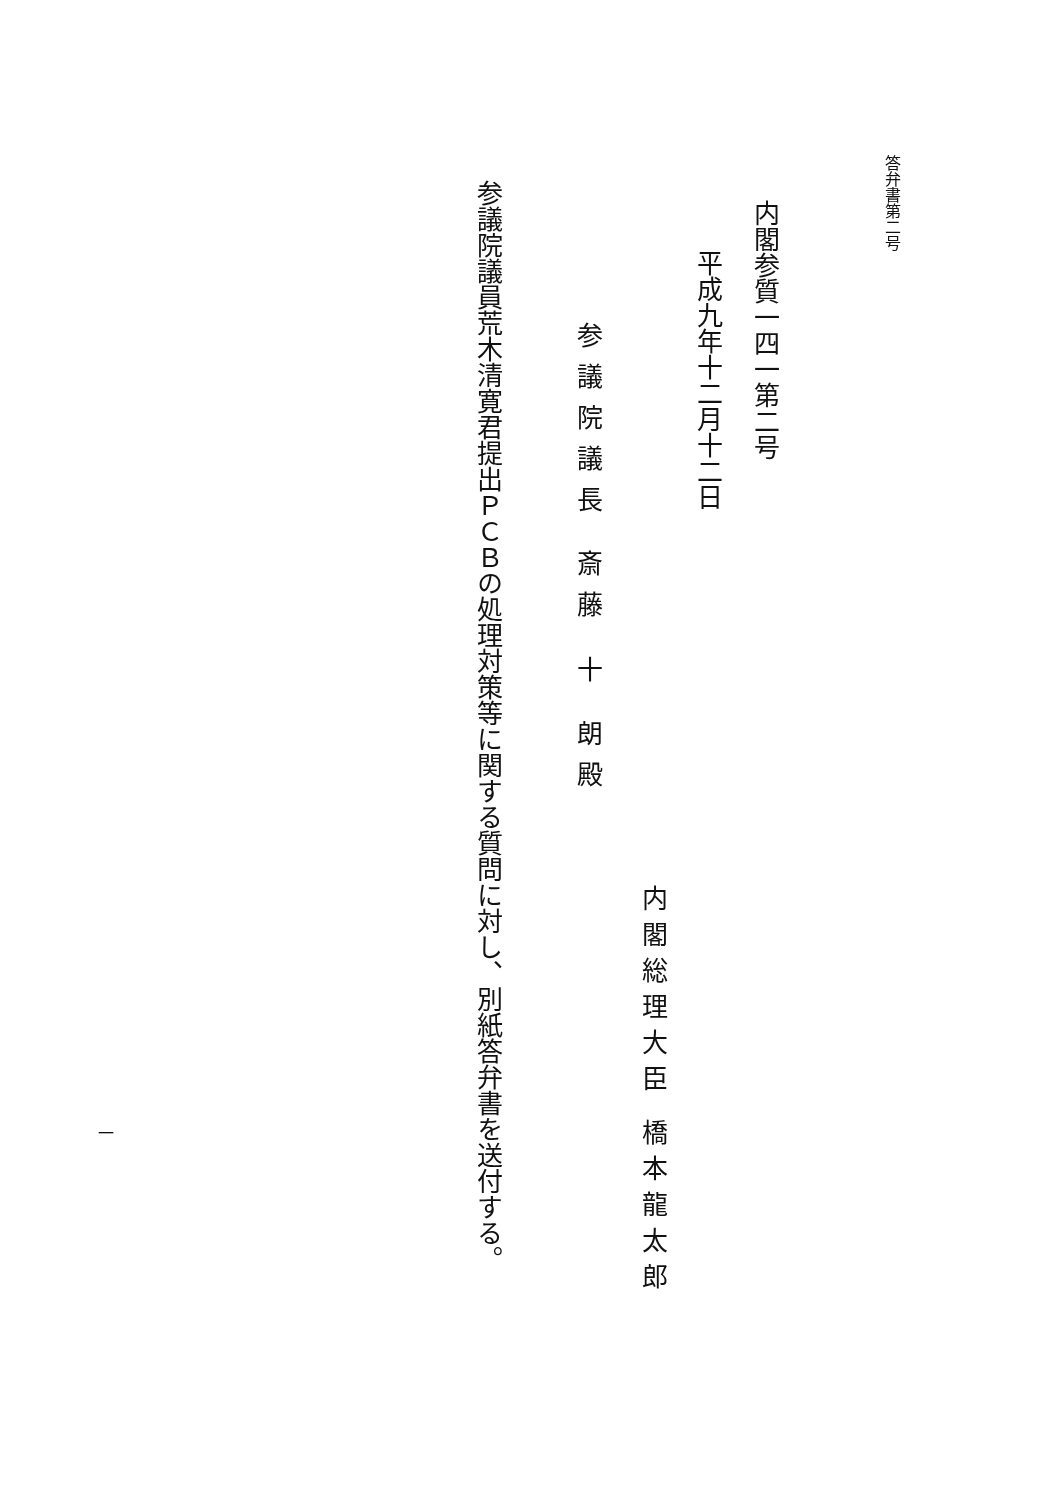答弁書第二号
内閣参質一四一第二号
平成九年十二月十二日
参議院議長 斎藤 十 朗殿
内閣総理大臣 橋本龍太郎
参議院議員荒木清寛君提出ＰＣＢの処理対策等に関する質問に対し、別紙答弁書を送付する。
一